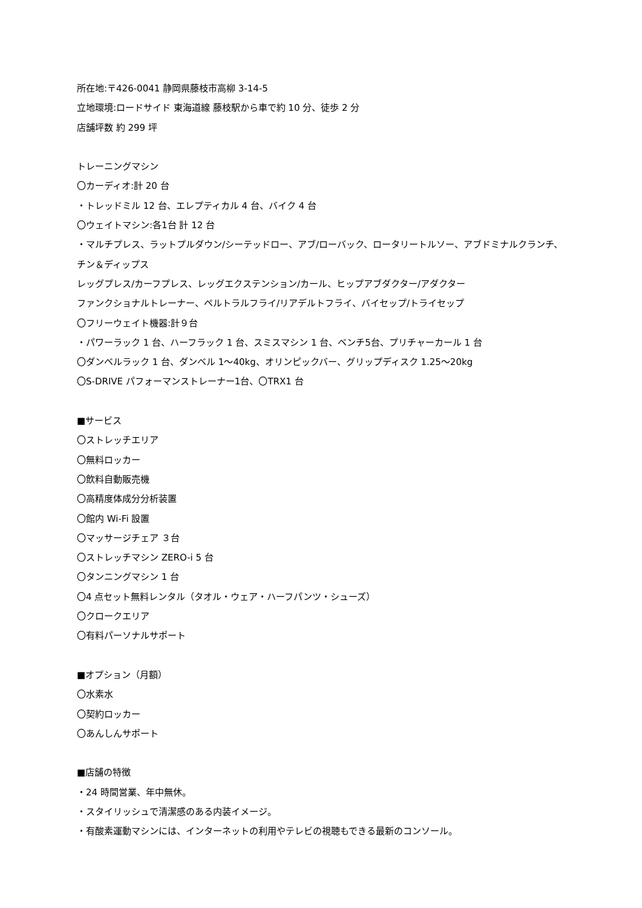所在地:〒426-0041 静岡県藤枝市高柳 3-14-5
立地環境:ロードサイド 東海道線 藤枝駅から車で約 10 分、徒歩 2 分
店舗坪数 約 299 坪
トレーニングマシン
〇カーディオ:計 20 台
・トレッドミル 12 台、エレプティカル 4 台、バイク 4 台
〇ウェイトマシン:各1台 計 12 台
・マルチプレス、ラットプルダウン/シーテッドロー、アブ/ローバック、ロータリートルソー、アブドミナルクランチ、
チン＆ディップス
レッグプレス/カーフプレス、レッグエクステンション/カール、ヒップアブダクター/アダクター
ファンクショナルトレーナー、ペルトラルフライ/リアデルトフライ、バイセップ/トライセップ
〇フリーウェイト機器:計９台
・パワーラック 1 台、ハーフラック 1 台、スミスマシン 1 台、ベンチ5台、プリチャーカール 1 台
〇ダンベルラック 1 台、ダンベル 1～40kg、オリンピックバー、グリップディスク 1.25～20kg
〇S-DRIVE パフォーマンストレーナー1台、〇TRX1 台
■サービス
〇ストレッチエリア
〇無料ロッカー
〇飲料自動販売機
〇高精度体成分分析装置
〇館内 Wi-Fi 設置
〇マッサージチェア ３台
〇ストレッチマシン ZERO-i 5 台
〇タンニングマシン 1 台
〇4 点セット無料レンタル（タオル・ウェア・ハーフパンツ・シューズ）
〇クロークエリア
〇有料パーソナルサポート
■オプション（月額）
〇水素水
〇契約ロッカー
〇あんしんサポート
■店舗の特徴
・24 時間営業、年中無休。
・スタイリッシュで清潔感のある内装イメージ。
・有酸素運動マシンには、インターネットの利用やテレビの視聴もできる最新のコンソール。